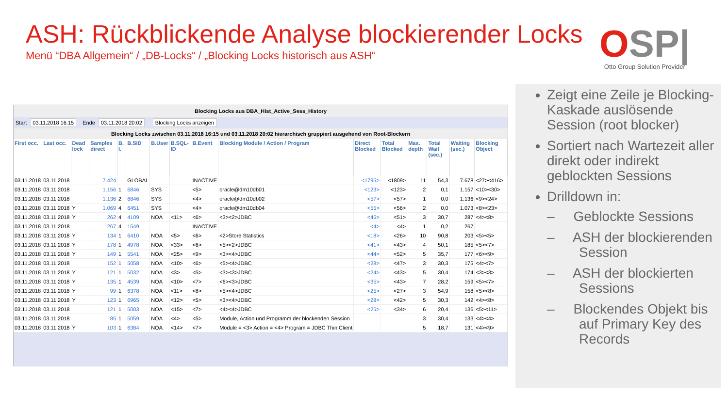ASH: Rückblickende Analyse blockierender Locks
Menü “DBA Allgemein“ / „DB-Locks“ / „Blocking Locks historisch aus ASH“
OSP|
Otto Group Solution Provider
Blocking Locks aus DBA_Hist_Active_Sess_History
Start 03.11.2018 16:15 Ende 03.11.2018 20:02 Blocking Locks anzeigen
Blocking Locks zwischen 03.11.2018 16:15 und 03.11.2018 20:02 hierarchisch gruppiert ausgehend von Root-Blockern
| First occ. | Last occ. | Dead lock | Samples direct | B. I. | B.SID | B.User | B.SQL-ID | B.Event | Blocking Module / Action / Program | Direct Blocked | Total Blocked | Max. depth | Total Wait (sec.) | Waiting (sec.) | Blocking Object |
| --- | --- | --- | --- | --- | --- | --- | --- | --- | --- | --- | --- | --- | --- | --- | --- |
| 03.11.2018 | 03.11.2018 | | 7.424 | | GLOBAL | | | INACTIVE | | <1795> | <1809> | 11 | 54,3 | 7.678 | <27><416> |
| 03.11.2018 | 03.11.2018 | | 1.156 | 1 | 6846 | SYS | | <5> | oracle@dm10db01 | <123> | <123> | 2 | 0,1 | 1.157 | <10><30> |
| 03.11.2018 | 03.11.2018 | | 1.136 | 2 | 6846 | SYS | | <4> | oracle@dm10db02 | <57> | <57> | 1 | 0,0 | 1.136 | <9><24> |
| 03.11.2018 | 03.11.2018 | Y | 1.069 | 4 | 6451 | SYS | | <4> | oracle@dm10db04 | <55> | <56> | 2 | 0,0 | 1.073 | <8><23> |
| 03.11.2018 | 03.11.2018 | Y | 262 | 4 | 4109 | NOA | <11> | <6> | <3><2>JDBC | <45> | <51> | 3 | 30,7 | 287 | <4><8> |
| 03.11.2018 | 03.11.2018 | | 267 | 4 | 1549 | | | INACTIVE | | <4> | <4> | 1 | 0,2 | 267 | |
| 03.11.2018 | 03.11.2018 | Y | 134 | 1 | 6410 | NOA | <5> | <6> | <2>Store Statistics | <18> | <26> | 10 | 90,8 | 203 | <5><5> |
| 03.11.2018 | 03.11.2018 | Y | 178 | 1 | 4978 | NOA | <33> | <6> | <5><2>JDBC | <41> | <43> | 4 | 50,1 | 185 | <5><7> |
| 03.11.2018 | 03.11.2018 | Y | 149 | 1 | 5541 | NOA | <25> | <9> | <3><4>JDBC | <44> | <52> | 5 | 35,7 | 177 | <6><9> |
| 03.11.2018 | 03.11.2018 | | 152 | 1 | 5058 | NOA | <10> | <6> | <5><4>JDBC | <28> | <47> | 3 | 30,3 | 175 | <4><7> |
| 03.11.2018 | 03.11.2018 | Y | 121 | 1 | 5032 | NOA | <3> | <5> | <3><3>JDBC | <24> | <43> | 5 | 30,4 | 174 | <3><3> |
| 03.11.2018 | 03.11.2018 | Y | 135 | 1 | 4539 | NOA | <10> | <7> | <6><3>JDBC | <35> | <43> | 7 | 28,2 | 159 | <5><7> |
| 03.11.2018 | 03.11.2018 | Y | 99 | 1 | 6378 | NOA | <11> | <8> | <5><4>JDBC | <25> | <27> | 3 | 54,9 | 158 | <5><8> |
| 03.11.2018 | 03.11.2018 | Y | 123 | 1 | 6965 | NOA | <12> | <5> | <3><4>JDBC | <28> | <42> | 5 | 30,3 | 142 | <4><8> |
| 03.11.2018 | 03.11.2018 | | 121 | 1 | 5003 | NOA | <15> | <7> | <4><4>JDBC | <25> | <34> | 6 | 20,4 | 136 | <5><11> |
| 03.11.2018 | 03.11.2018 | | 85 | 1 | 5059 | NOA | <4> | <5> | Module, Action und Programm der blockenden Session | | | 3 | 30,4 | 133 | <4><4> |
| 03.11.2018 | 03.11.2018 | Y | 103 | 1 | 6384 | NOA | <14> | <7> | Module = <3> Action = <4> Program = JDBC Thin Client | | | 5 | 18,7 | 131 | <4><9> |
Zeigt eine Zeile je Blocking-Kaskade auslösende Session (root blocker)
Sortiert nach Wartezeit aller direkt oder indirekt geblockten Sessions
Drilldown in:
– Geblockte Sessions
– ASH der blockierenden Session
– ASH der blockierten Sessions
– Blockendes Objekt bis auf Primary Key des Records